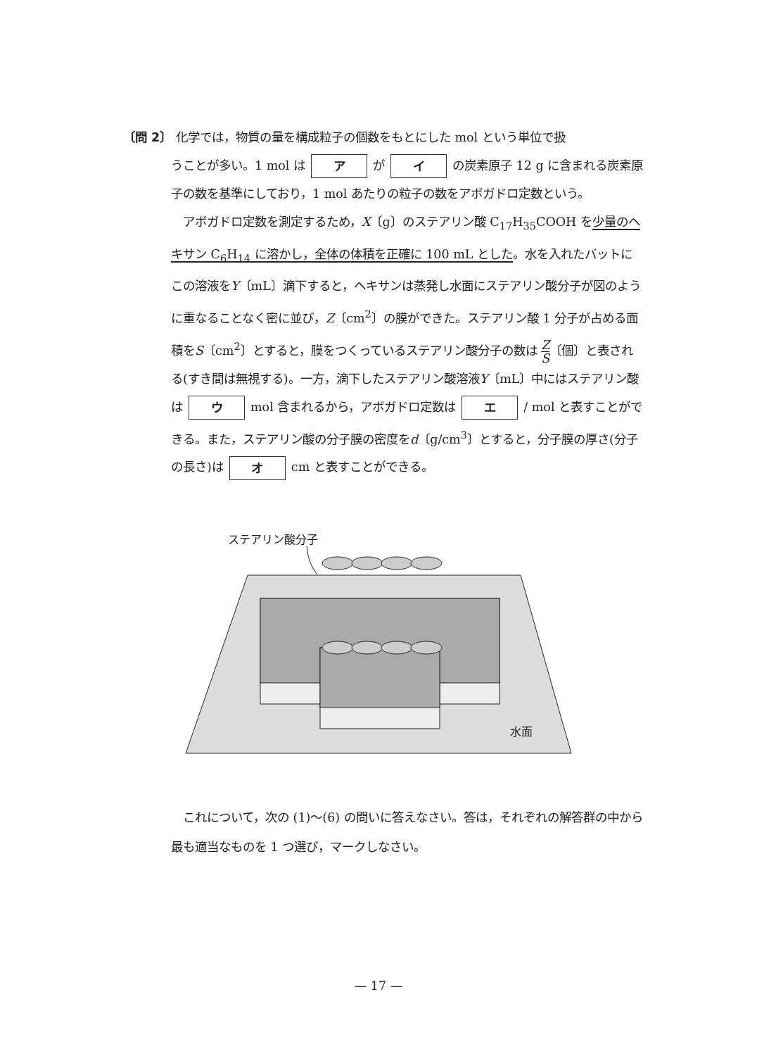〔問 2〕 化学では，物質の量を構成粒子の個数をもとにした mol という単位で扱
うことが多い。1 mol は ア が イ の炭素原子 12 g に含まれる炭素原子の数を基準にしており，1 mol あたりの粒子の数をアボガドロ定数という。
　アボガドロ定数を測定するため，X〔g〕のステアリン酸 C<sub>17</sub>H<sub>35</sub>COOH を少量のヘキサン C<sub>6</sub>H<sub>14</sub> に溶かし，全体の体積を正確に 100 mL とした。水を入れたバットにこの溶液をY〔mL〕滴下すると，ヘキサンは蒸発し水面にステアリン酸分子が図のように重なることなく密に並び，Z〔cm<sup>2</sup>〕の膜ができた。ステアリン酸 1 分子が占める面積をS〔cm<sup>2</sup>〕とすると，膜をつくっているステアリン酸分子の数は Z S〔個〕と表される(すき間は無視する)。一方，滴下したステアリン酸溶液Y〔mL〕中にはステアリン酸は ウ mol 含まれるから，アボガドロ定数は エ / mol と表すことができる。また，ステアリン酸の分子膜の密度をd〔g/cm<sup>3</sup>〕とすると，分子膜の厚さ(分子の長さ)は オ cm と表すことができる。
ステアリン酸分子
水面
　これについて，次の (1)〜(6) の問いに答えなさい。答は，それぞれの解答群の中から最も適当なものを 1 つ選び，マークしなさい。
— 17 —